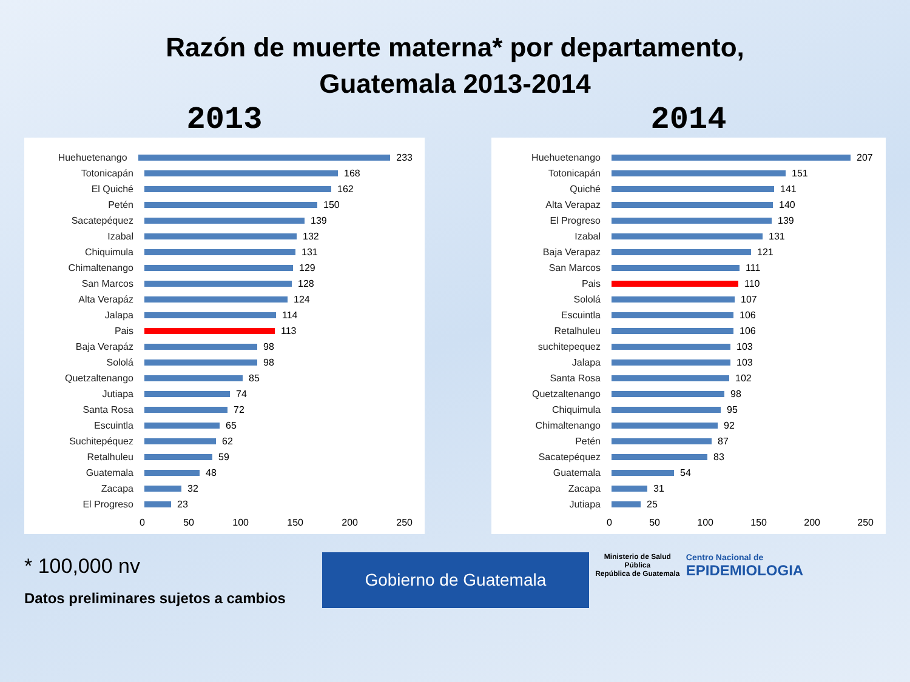Razón de muerte materna* por departamento,
Guatemala 2013-2014
2013
Huehuetenango 233
Totonicapán 168
El Quiché 162
Petén 150
Sacatepéquez 139
Izabal 132
Chiquimula 131
Chimaltenango 129
San Marcos 128
Alta Verapáz 124
Jalapa 114
Pais 113
Baja Verapáz 98
Sololá 98
Quetzaltenango 85
Jutiapa 74
Santa Rosa 72
Escuintla 65
Suchitepéquez 62
Retalhuleu 59
Guatemala 48
Zacapa 32
El Progreso 23
0 50 100 150 200 250
2014
Huehuetenango 207
Totonicapán 151
Quiché 141
Alta Verapaz 140
El Progreso 139
Izabal 131
Baja Verapaz 121
San Marcos 111
Pais 110
Sololá 107
Escuintla 106
Retalhuleu 106
suchitepequez 103
Jalapa 103
Santa Rosa 102
Quetzaltenango 98
Chiquimula 95
Chimaltenango 92
Petén 87
Sacatepéquez 83
Guatemala 54
Zacapa 31
Jutiapa 25
0 50 100 150 200 250
* 100,000 nv
Datos preliminares sujetos a cambios
Gobierno de Guatemala
Ministerio de Salud Pública
República de Guatemala
Centro Nacional de
EPIDEMIOLOGIA